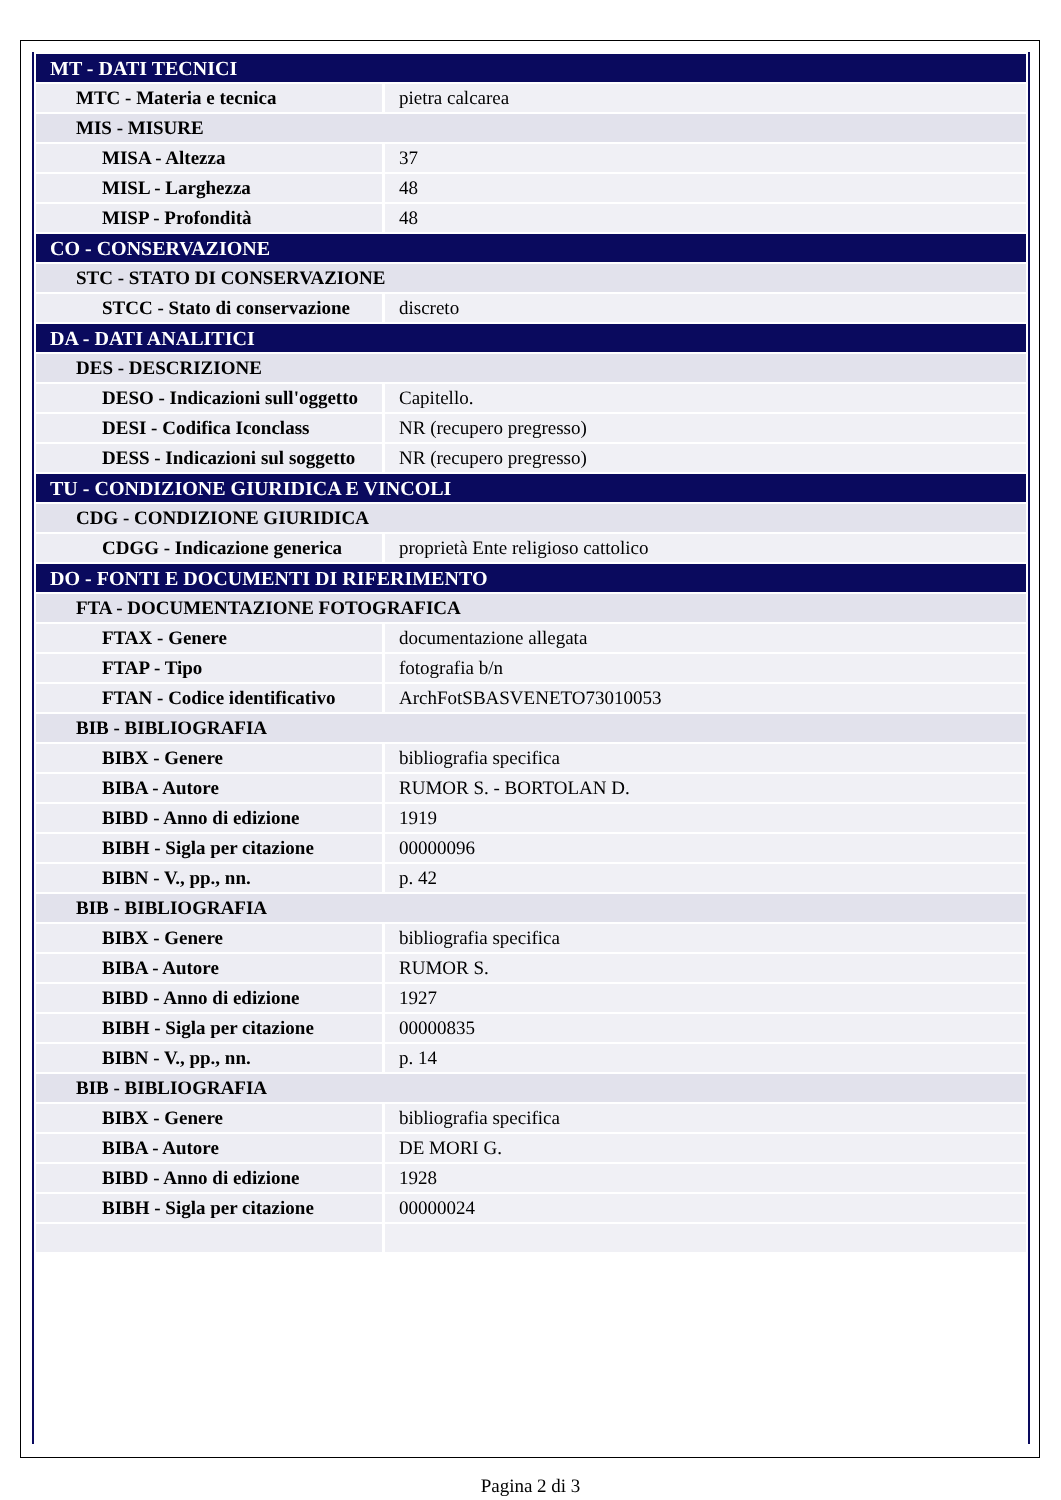| MT - DATI TECNICI | |
| MTC - Materia e tecnica | pietra calcarea |
| MIS - MISURE | |
| MISA - Altezza | 37 |
| MISL - Larghezza | 48 |
| MISP - Profondità | 48 |
| CO - CONSERVAZIONE | |
| STC - STATO DI CONSERVAZIONE | |
| STCC - Stato di conservazione | discreto |
| DA - DATI ANALITICI | |
| DES - DESCRIZIONE | |
| DESO - Indicazioni sull'oggetto | Capitello. |
| DESI - Codifica Iconclass | NR (recupero pregresso) |
| DESS - Indicazioni sul soggetto | NR (recupero pregresso) |
| TU - CONDIZIONE GIURIDICA E VINCOLI | |
| CDG - CONDIZIONE GIURIDICA | |
| CDGG - Indicazione generica | proprietà Ente religioso cattolico |
| DO - FONTI E DOCUMENTI DI RIFERIMENTO | |
| FTA - DOCUMENTAZIONE FOTOGRAFICA | |
| FTAX - Genere | documentazione allegata |
| FTAP - Tipo | fotografia b/n |
| FTAN - Codice identificativo | ArchFotSBASVENETO73010053 |
| BIB - BIBLIOGRAFIA | |
| BIBX - Genere | bibliografia specifica |
| BIBA - Autore | RUMOR S. - BORTOLAN D. |
| BIBD - Anno di edizione | 1919 |
| BIBH - Sigla per citazione | 00000096 |
| BIBN - V., pp., nn. | p. 42 |
| BIB - BIBLIOGRAFIA | |
| BIBX - Genere | bibliografia specifica |
| BIBA - Autore | RUMOR S. |
| BIBD - Anno di edizione | 1927 |
| BIBH - Sigla per citazione | 00000835 |
| BIBN - V., pp., nn. | p. 14 |
| BIB - BIBLIOGRAFIA | |
| BIBX - Genere | bibliografia specifica |
| BIBA - Autore | DE MORI G. |
| BIBD - Anno di edizione | 1928 |
| BIBH - Sigla per citazione | 00000024 |
Pagina 2 di 3